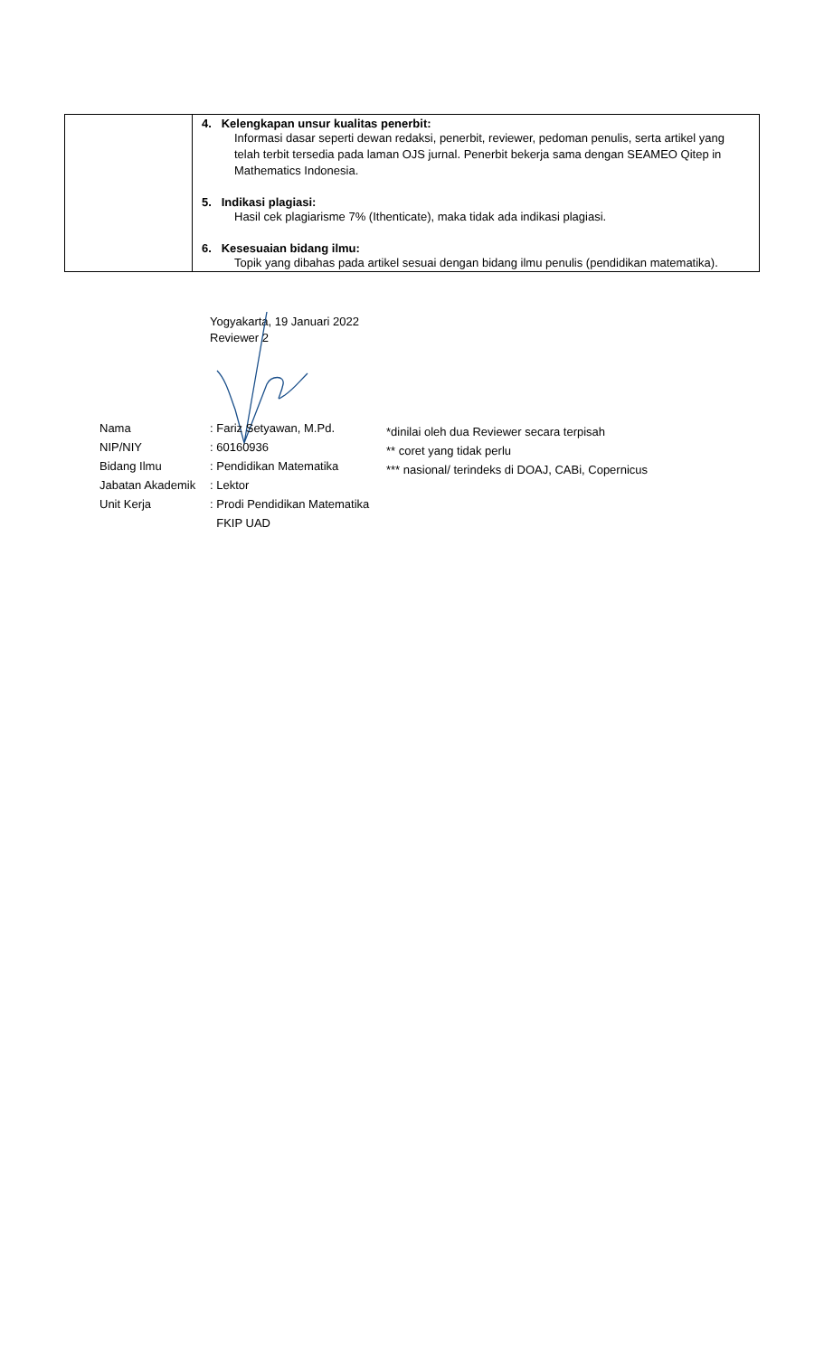| | 4. Kelengkapan unsur kualitas penerbit: Informasi dasar seperti dewan redaksi, penerbit, reviewer, pedoman penulis, serta artikel yang telah terbit tersedia pada laman OJS jurnal. Penerbit bekerja sama dengan SEAMEO Qitep in Mathematics Indonesia. 5. Indikasi plagiasi: Hasil cek plagiarisme 7% (Ithenticate), maka tidak ada indikasi plagiasi. 6. Kesesuaian bidang ilmu: Topik yang dibahas pada artikel sesuai dengan bidang ilmu penulis (pendidikan matematika). |
Yogyakarta, 19 Januari 2022
Reviewer 2
| Nama | : Fariz Setyawan, M.Pd. |
| NIP/NIY | : 60160936 |
| Bidang Ilmu | : Pendidikan Matematika |
| Jabatan Akademik | : Lektor |
| Unit Kerja | : Prodi Pendidikan Matematika FKIP UAD |
*dinilai oleh dua Reviewer secara terpisah
** coret yang tidak perlu
*** nasional/ terindeks di DOAJ, CABi, Copernicus